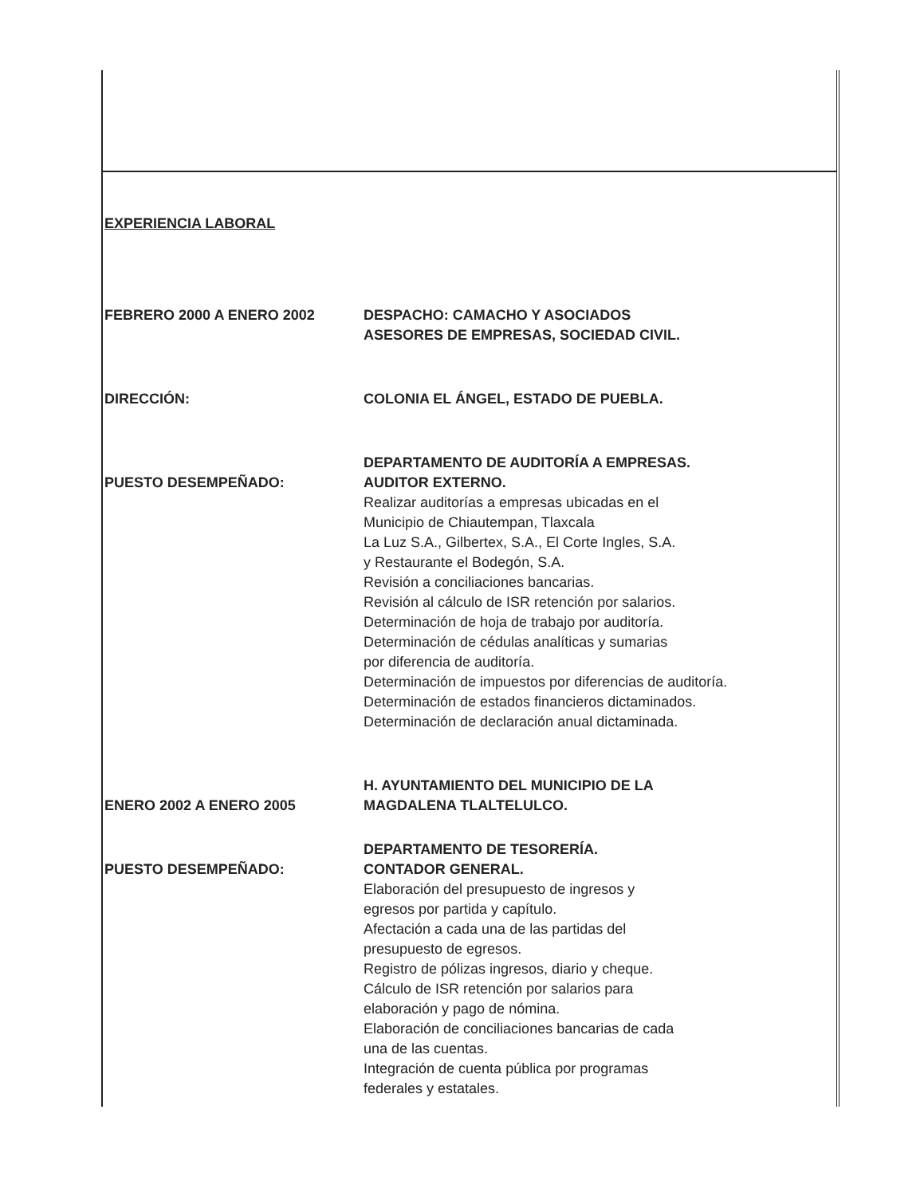EXPERIENCIA LABORAL
FEBRERO 2000 A ENERO 2002 DESPACHO: CAMACHO Y ASOCIADOS
ASESORES DE EMPRESAS, SOCIEDAD CIVIL.
DIRECCIÓN: COLONIA EL ÁNGEL, ESTADO DE PUEBLA.
PUESTO DESEMPEÑADO: DEPARTAMENTO DE AUDITORÍA A EMPRESAS.
AUDITOR EXTERNO.
Realizar auditorías a empresas ubicadas en el
Municipio de Chiautempan, Tlaxcala
La Luz S.A., Gilbertex, S.A., El Corte Ingles, S.A.
y Restaurante el Bodegón, S.A.
Revisión a conciliaciones bancarias.
Revisión al cálculo de ISR retención por salarios.
Determinación de hoja de trabajo por auditoría.
Determinación de cédulas analíticas y sumarias
por diferencia de auditoría.
Determinación de impuestos por diferencias de auditoría.
Determinación de estados financieros dictaminados.
Determinación de declaración anual dictaminada.
ENERO 2002 A ENERO 2005 H. AYUNTAMIENTO DEL MUNICIPIO DE LA
MAGDALENA TLALTELULCO.
PUESTO DESEMPEÑADO: DEPARTAMENTO DE TESORERÍA.
CONTADOR GENERAL.
Elaboración del presupuesto de ingresos y
egresos por partida y capítulo.
Afectación a cada una de las partidas del
presupuesto de egresos.
Registro de pólizas ingresos, diario y cheque.
Cálculo de ISR retención por salarios para
elaboración y pago de nómina.
Elaboración de conciliaciones bancarias de cada
una de las cuentas.
Integración de cuenta pública por programas
federales y estatales.